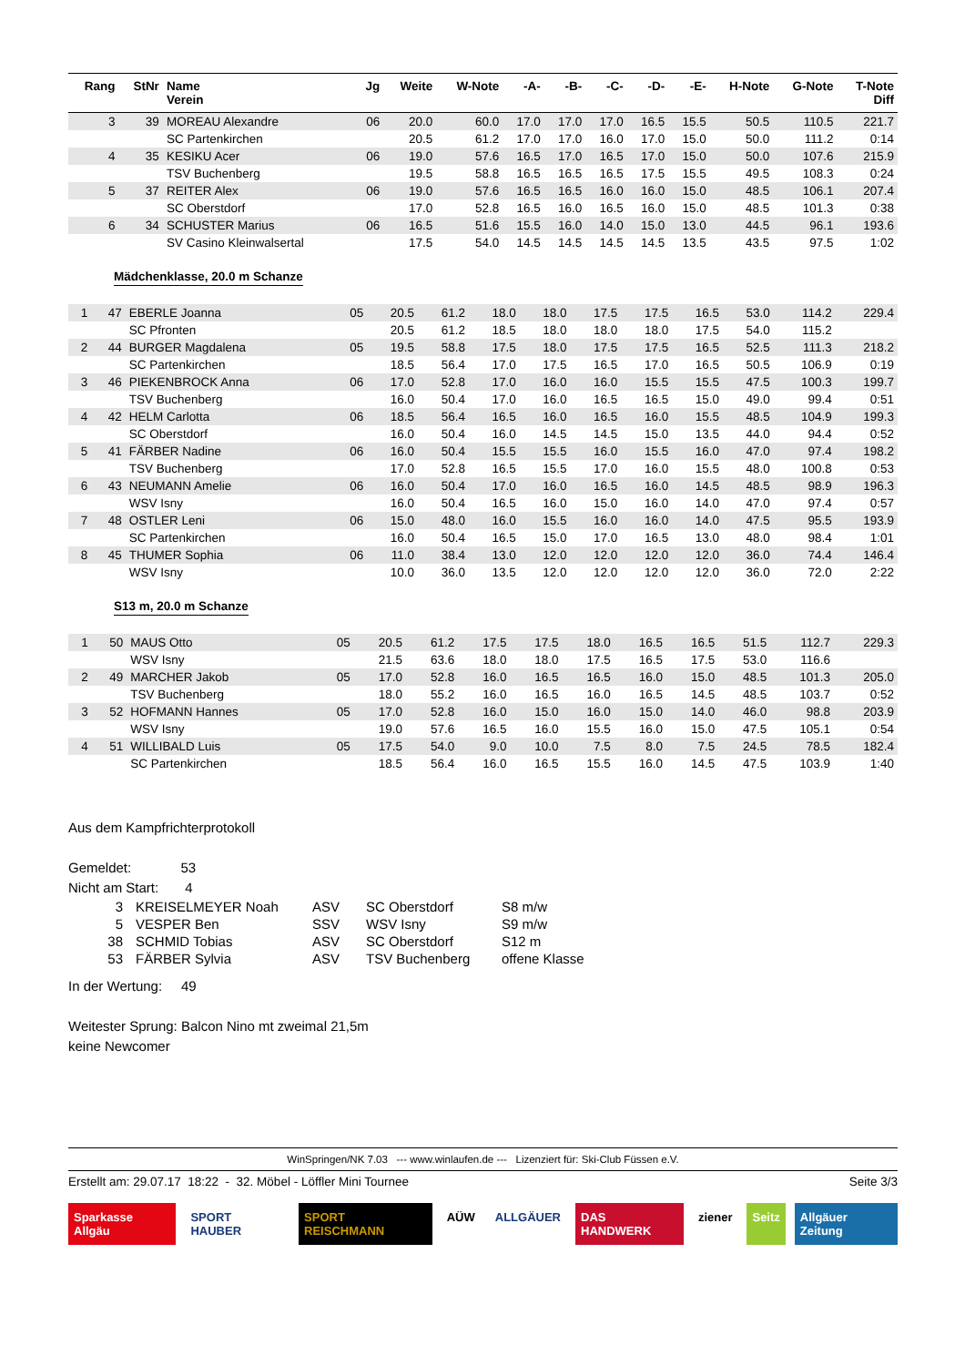| Rang | StNr | Name Verein | Jg | Weite | W-Note | -A- | -B- | -C- | -D- | -E- | H-Note | G-Note | T-Note Diff |
| --- | --- | --- | --- | --- | --- | --- | --- | --- | --- | --- | --- | --- | --- |
| 3 | 39 | MOREAU Alexandre | 06 | 20.0 | 60.0 | 17.0 | 17.0 | 17.0 | 16.5 | 15.5 | 50.5 | 110.5 | 221.7 |
| | | SC Partenkirchen | | 20.5 | 61.2 | 17.0 | 17.0 | 16.0 | 17.0 | 15.0 | 50.0 | 111.2 | 0:14 |
| 4 | 35 | KESIKU Acer | 06 | 19.0 | 57.6 | 16.5 | 17.0 | 16.5 | 17.0 | 15.0 | 50.0 | 107.6 | 215.9 |
| | | TSV Buchenberg | | 19.5 | 58.8 | 16.5 | 16.5 | 16.5 | 17.5 | 15.5 | 49.5 | 108.3 | 0:24 |
| 5 | 37 | REITER Alex | 06 | 19.0 | 57.6 | 16.5 | 16.5 | 16.0 | 16.0 | 15.0 | 48.5 | 106.1 | 207.4 |
| | | SC Oberstdorf | | 17.0 | 52.8 | 16.5 | 16.0 | 16.5 | 16.0 | 15.0 | 48.5 | 101.3 | 0:38 |
| 6 | 34 | SCHUSTER Marius | 06 | 16.5 | 51.6 | 15.5 | 16.0 | 14.0 | 15.0 | 13.0 | 44.5 | 96.1 | 193.6 |
| | | SV Casino Kleinwalsertal | | 17.5 | 54.0 | 14.5 | 14.5 | 14.5 | 14.5 | 13.5 | 43.5 | 97.5 | 1:02 |
Mädchenklasse, 20.0 m Schanze
| 1 | 47 | EBERLE Joanna | 05 | 20.5 | 61.2 | 18.0 | 18.0 | 17.5 | 17.5 | 16.5 | 53.0 | 114.2 | 229.4 |
| | | SC Pfronten | | 20.5 | 61.2 | 18.5 | 18.0 | 18.0 | 18.0 | 17.5 | 54.0 | 115.2 | |
| 2 | 44 | BURGER Magdalena | 05 | 19.5 | 58.8 | 17.5 | 18.0 | 17.5 | 17.5 | 16.5 | 52.5 | 111.3 | 218.2 |
| | | SC Partenkirchen | | 18.5 | 56.4 | 17.0 | 17.5 | 16.5 | 17.0 | 16.5 | 50.5 | 106.9 | 0:19 |
| 3 | 46 | PIEKENBROCK Anna | 06 | 17.0 | 52.8 | 17.0 | 16.0 | 16.0 | 15.5 | 15.5 | 47.5 | 100.3 | 199.7 |
| | | TSV Buchenberg | | 16.0 | 50.4 | 17.0 | 16.0 | 16.5 | 16.5 | 15.0 | 49.0 | 99.4 | 0:51 |
| 4 | 42 | HELM Carlotta | 06 | 18.5 | 56.4 | 16.5 | 16.0 | 16.5 | 16.0 | 15.5 | 48.5 | 104.9 | 199.3 |
| | | SC Oberstdorf | | 16.0 | 50.4 | 16.0 | 14.5 | 14.5 | 15.0 | 13.5 | 44.0 | 94.4 | 0:52 |
| 5 | 41 | FÄRBER Nadine | 06 | 16.0 | 50.4 | 15.5 | 15.5 | 16.0 | 15.5 | 16.0 | 47.0 | 97.4 | 198.2 |
| | | TSV Buchenberg | | 17.0 | 52.8 | 16.5 | 15.5 | 17.0 | 16.0 | 15.5 | 48.0 | 100.8 | 0:53 |
| 6 | 43 | NEUMANN Amelie | 06 | 16.0 | 50.4 | 17.0 | 16.0 | 16.5 | 16.0 | 14.5 | 48.5 | 98.9 | 196.3 |
| | | WSV Isny | | 16.0 | 50.4 | 16.5 | 16.0 | 15.0 | 16.0 | 14.0 | 47.0 | 97.4 | 0:57 |
| 7 | 48 | OSTLER Leni | 06 | 15.0 | 48.0 | 16.0 | 15.5 | 16.0 | 16.0 | 14.0 | 47.5 | 95.5 | 193.9 |
| | | SC Partenkirchen | | 16.0 | 50.4 | 16.5 | 15.0 | 17.0 | 16.5 | 13.0 | 48.0 | 98.4 | 1:01 |
| 8 | 45 | THUMER Sophia | 06 | 11.0 | 38.4 | 13.0 | 12.0 | 12.0 | 12.0 | 12.0 | 36.0 | 74.4 | 146.4 |
| | | WSV Isny | | 10.0 | 36.0 | 13.5 | 12.0 | 12.0 | 12.0 | 12.0 | 36.0 | 72.0 | 2:22 |
S13 m, 20.0 m Schanze
| 1 | 50 | MAUS Otto | 05 | 20.5 | 61.2 | 17.5 | 17.5 | 18.0 | 16.5 | 16.5 | 51.5 | 112.7 | 229.3 |
| | | WSV Isny | | 21.5 | 63.6 | 18.0 | 18.0 | 17.5 | 16.5 | 17.5 | 53.0 | 116.6 | |
| 2 | 49 | MARCHER Jakob | 05 | 17.0 | 52.8 | 16.0 | 16.5 | 16.5 | 16.0 | 15.0 | 48.5 | 101.3 | 205.0 |
| | | TSV Buchenberg | | 18.0 | 55.2 | 16.0 | 16.5 | 16.0 | 16.5 | 14.5 | 48.5 | 103.7 | 0:52 |
| 3 | 52 | HOFMANN Hannes | 05 | 17.0 | 52.8 | 16.0 | 15.0 | 16.0 | 15.0 | 14.0 | 46.0 | 98.8 | 203.9 |
| | | WSV Isny | | 19.0 | 57.6 | 16.5 | 16.0 | 15.5 | 16.0 | 15.0 | 47.5 | 105.1 | 0:54 |
| 4 | 51 | WILLIBALD Luis | 05 | 17.5 | 54.0 | 9.0 | 10.0 | 7.5 | 8.0 | 7.5 | 24.5 | 78.5 | 182.4 |
| | | SC Partenkirchen | | 18.5 | 56.4 | 16.0 | 16.5 | 15.5 | 16.0 | 14.5 | 47.5 | 103.9 | 1:40 |
Aus dem Kampfrichterprotokoll
Gemeldet: 53
Nicht am Start: 4
| 3 | KREISELMEYER Noah | ASV | SC Oberstdorf | S8 m/w |
| 5 | VESPER Ben | SSV | WSV Isny | S9 m/w |
| 38 | SCHMID Tobias | ASV | SC Oberstdorf | S12 m |
| 53 | FÄRBER Sylvia | ASV | TSV Buchenberg | offene Klasse |
In der Wertung: 49
Weitester Sprung: Balcon Nino mt zweimal 21,5m
keine Newcomer
WinSpringen/NK 7.03 --- www.winlaufen.de --- Lizenziert für: Ski-Club Füssen e.V.
Erstellt am: 29.07.17 18:22 - 32. Möbel - Löffler Mini Tournee Seite 3/3
Sparkasse Allgäu SPORT HAUBER SPORT REISCHMANN AÜW ALLGÄUER DAS HANDWERK ziener Seitz Allgäuer Zeitung